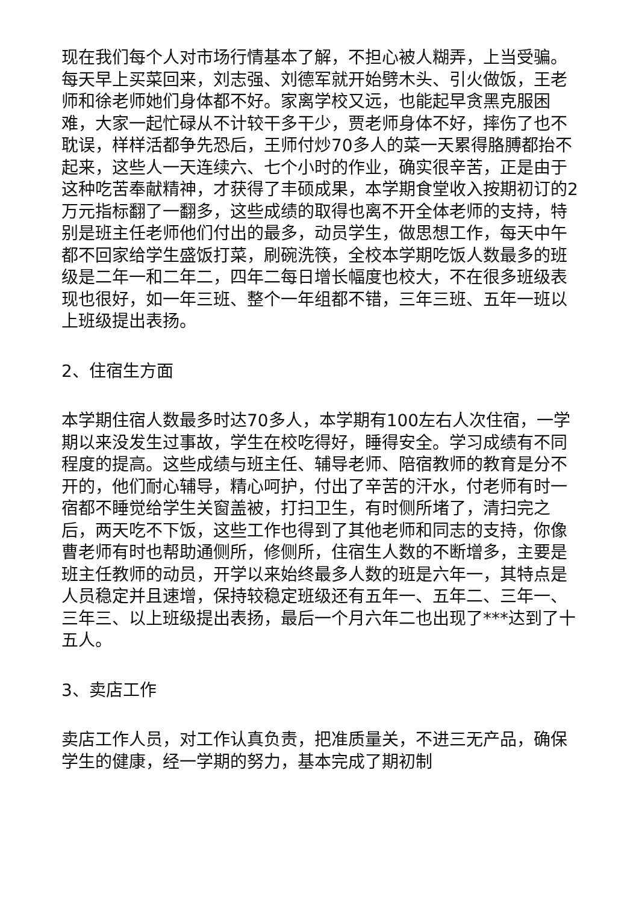现在我们每个人对市场行情基本了解，不担心被人糊弄，上当受骗。每天早上买菜回来，刘志强、刘德军就开始劈木头、引火做饭，王老师和徐老师她们身体都不好。家离学校又远，也能起早贪黑克服困难，大家一起忙碌从不计较干多干少，贾老师身体不好，摔伤了也不耽误，样样活都争先恐后，王师付炒70多人的菜一天累得胳膊都抬不起来，这些人一天连续六、七个小时的作业，确实很辛苦，正是由于这种吃苦奉献精神，才获得了丰硕成果，本学期食堂收入按期初订的2万元指标翻了一翻多，这些成绩的取得也离不开全体老师的支持，特别是班主任老师他们付出的最多，动员学生，做思想工作，每天中午都不回家给学生盛饭打菜，刷碗洗筷，全校本学期吃饭人数最多的班级是二年一和二年二，四年二每日增长幅度也校大，不在很多班级表现也很好，如一年三班、整个一年组都不错，三年三班、五年一班以上班级提出表扬。
2、住宿生方面
本学期住宿人数最多时达70多人，本学期有100左右人次住宿，一学期以来没发生过事故，学生在校吃得好，睡得安全。学习成绩有不同程度的提高。这些成绩与班主任、辅导老师、陪宿教师的教育是分不开的，他们耐心辅导，精心呵护，付出了辛苦的汗水，付老师有时一宿都不睡觉给学生关窗盖被，打扫卫生，有时侧所堵了，清扫完之后，两天吃不下饭，这些工作也得到了其他老师和同志的支持，你像曹老师有时也帮助通侧所，修侧所，住宿生人数的不断增多，主要是班主任教师的动员，开学以来始终最多人数的班是六年一，其特点是人员稳定并且速增，保持较稳定班级还有五年一、五年二、三年一、三年三、以上班级提出表扬，最后一个月六年二也出现了***达到了十五人。
3、卖店工作
卖店工作人员，对工作认真负责，把准质量关，不进三无产品，确保学生的健康，经一学期的努力，基本完成了期初制